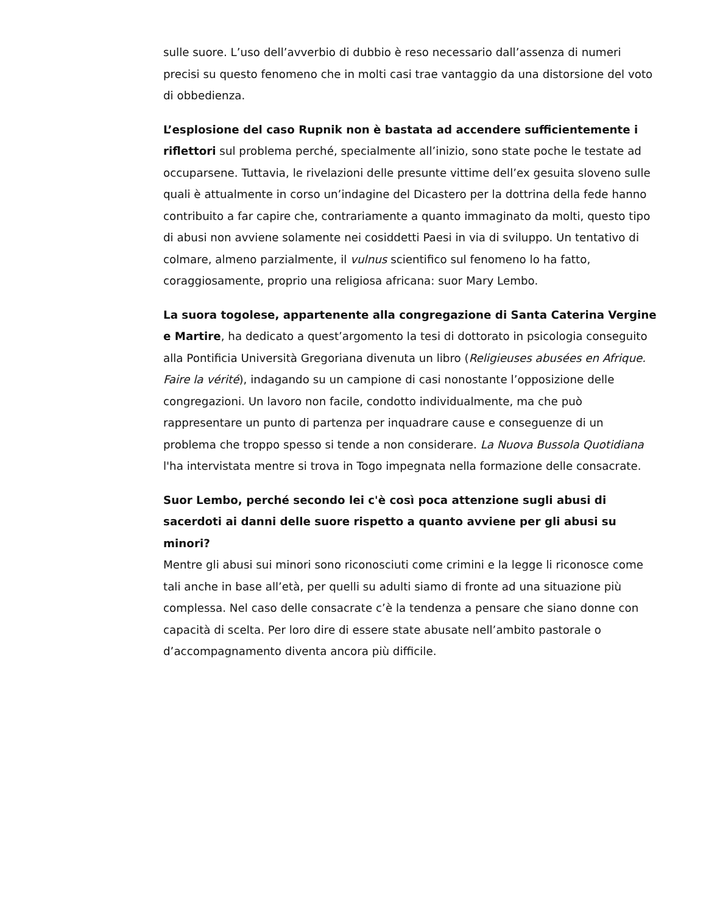sulle suore. L’uso dell’avverbio di dubbio è reso necessario dall’assenza di numeri precisi su questo fenomeno che in molti casi trae vantaggio da una distorsione del voto di obbedienza.
L’esplosione del caso Rupnik non è bastata ad accendere sufficientemente i riflettori sul problema perché, specialmente all’inizio, sono state poche le testate ad occuparsene. Tuttavia, le rivelazioni delle presunte vittime dell’ex gesuita sloveno sulle quali è attualmente in corso un’indagine del Dicastero per la dottrina della fede hanno contribuito a far capire che, contrariamente a quanto immaginato da molti, questo tipo di abusi non avviene solamente nei cosiddetti Paesi in via di sviluppo. Un tentativo di colmare, almeno parzialmente, il vulnus scientifico sul fenomeno lo ha fatto, coraggiosamente, proprio una religiosa africana: suor Mary Lembo.
La suora togolese, appartenente alla congregazione di Santa Caterina Vergine e Martire, ha dedicato a quest’argomento la tesi di dottorato in psicologia conseguito alla Pontificia Università Gregoriana divenuta un libro (Religieuses abusées en Afrique. Faire la vérité), indagando su un campione di casi nonostante l’opposizione delle congregazioni. Un lavoro non facile, condotto individualmente, ma che può rappresentare un punto di partenza per inquadrare cause e conseguenze di un problema che troppo spesso si tende a non considerare. La Nuova Bussola Quotidiana l'ha intervistata mentre si trova in Togo impegnata nella formazione delle consacrate.
Suor Lembo, perché secondo lei c'è così poca attenzione sugli abusi di sacerdoti ai danni delle suore rispetto a quanto avviene per gli abusi su minori?
Mentre gli abusi sui minori sono riconosciuti come crimini e la legge li riconosce come tali anche in base all’età, per quelli su adulti siamo di fronte ad una situazione più complessa. Nel caso delle consacrate c’è la tendenza a pensare che siano donne con capacità di scelta. Per loro dire di essere state abusate nell’ambito pastorale o d’accompagnamento diventa ancora più difficile.